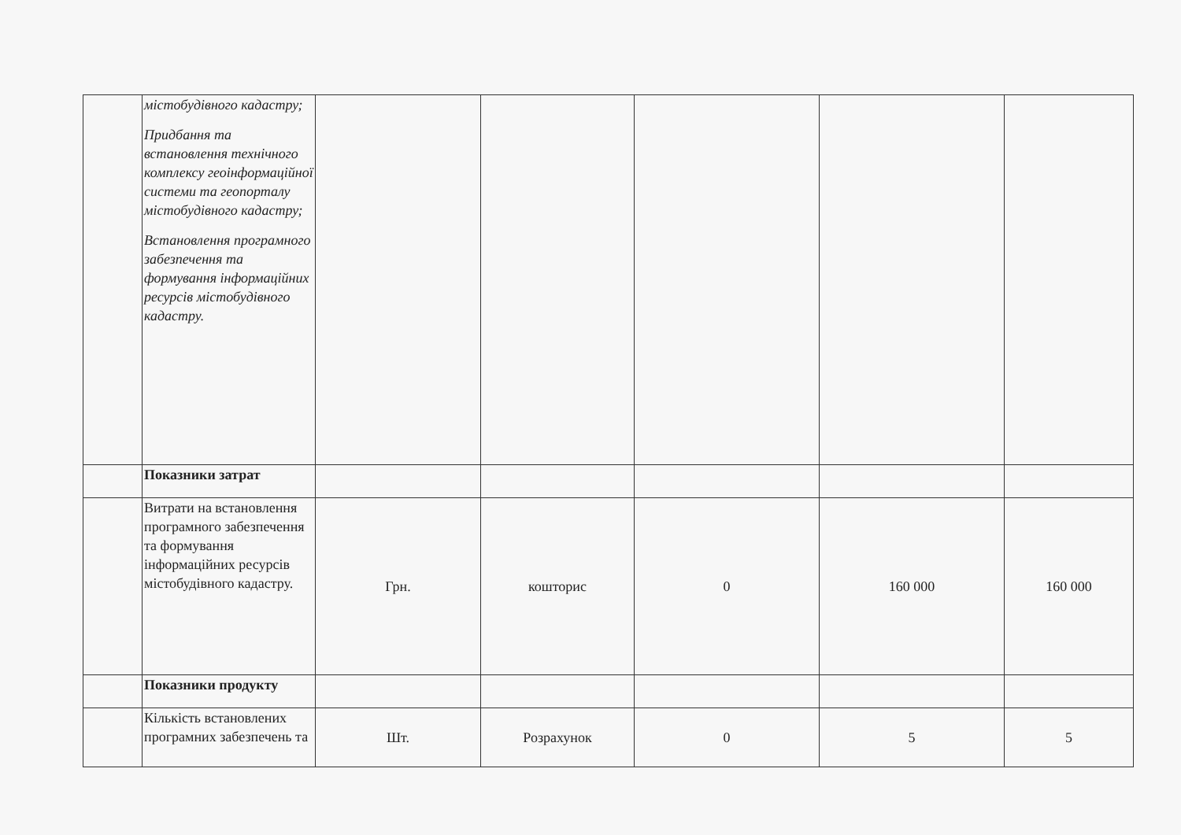| | містобудівного кадастру; Придбання та встановлення технічного комплексу геоінформаційної системи та геопорталу містобудівного кадастру; Встановлення програмного забезпечення та формування інформаційних ресурсів містобудівного кадастру. | | | | | |
| | Показники затрат | | | | | |
| | Витрати на встановлення програмного забезпечення та формування інформаційних ресурсів містобудівного кадастру. | Грн. | кошторис | 0 | 160 000 | 160 000 |
| | Показники продукту | | | | | |
| | Кількість встановлених програмних забезпечень та | Шт. | Розрахунок | 0 | 5 | 5 |